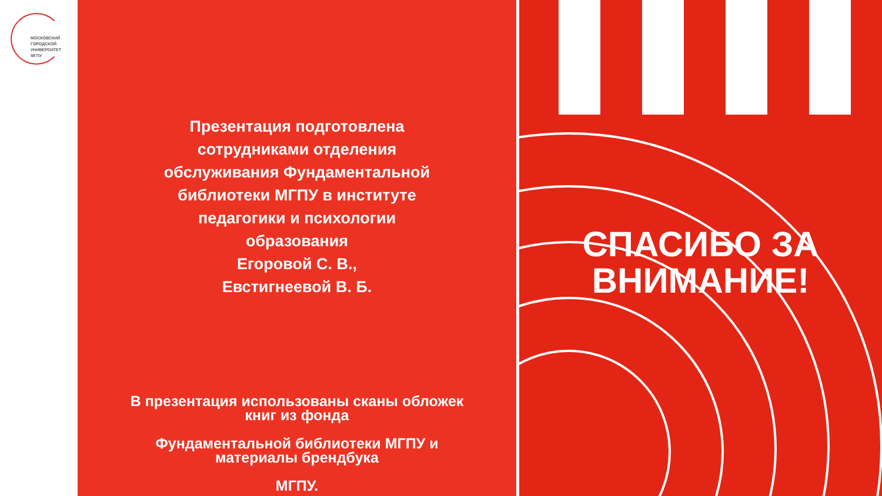МОСКОВСКИЙ
ГОРОДСКОЙ
УНИВЕРСИТЕТ
МГПУ
Презентация подготовлена сотрудниками отделения обслуживания Фундаментальной библиотеки МГПУ в институте педагогики и психологии образования
Егоровой С. В.,
Евстигнеевой В. Б.
В презентация использованы сканы обложек
книг из фонда
Фундаментальной библиотеки МГПУ и
материалы брендбука
МГПУ.
СПАСИБО ЗА
ВНИМАНИЕ!